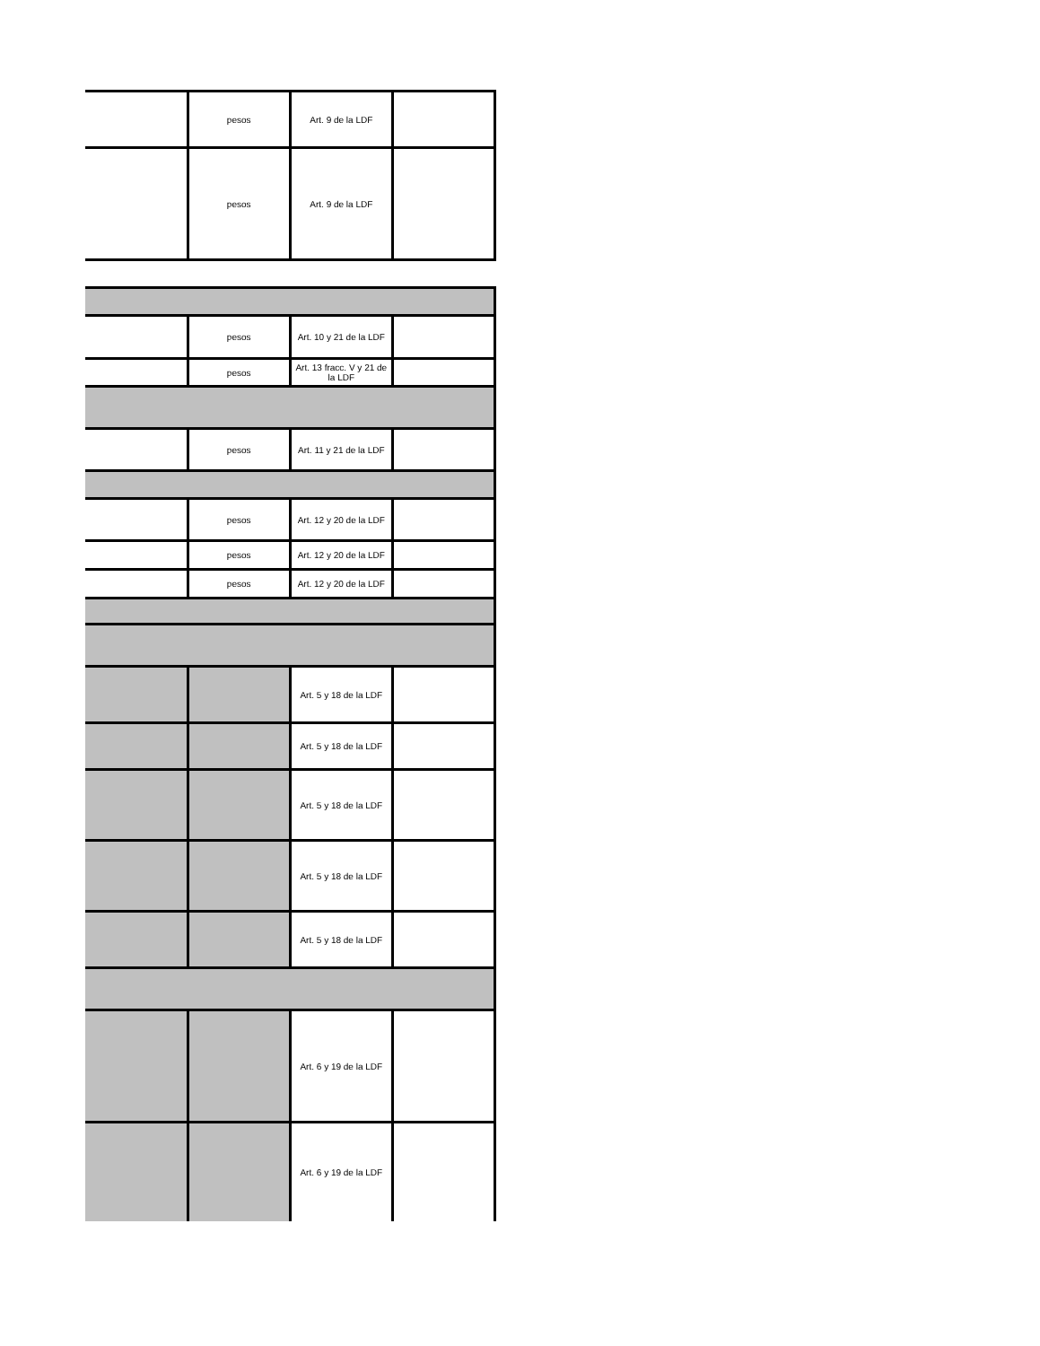| | pesos | Art. 9 de la LDF | |
| | pesos | Art. 9 de la LDF | |
| | pesos | Art. 10 y 21 de la LDF | |
| | pesos | Art. 13 fracc. V y 21 de la LDF | |
| | pesos | Art. 11 y 21 de la LDF | |
| | pesos | Art. 12 y 20 de la LDF | |
| | pesos | Art. 12 y 20 de la LDF | |
| | pesos | Art. 12 y 20 de la LDF | |
| | | Art. 5 y 18 de la LDF | |
| | | Art. 5 y 18 de la LDF | |
| | | Art. 5 y 18 de la LDF | |
| | | Art. 5 y 18 de la LDF | |
| | | Art. 5 y 18 de la LDF | |
| | | Art. 6 y 19 de la LDF | |
| | | Art. 6 y 19 de la LDF | |